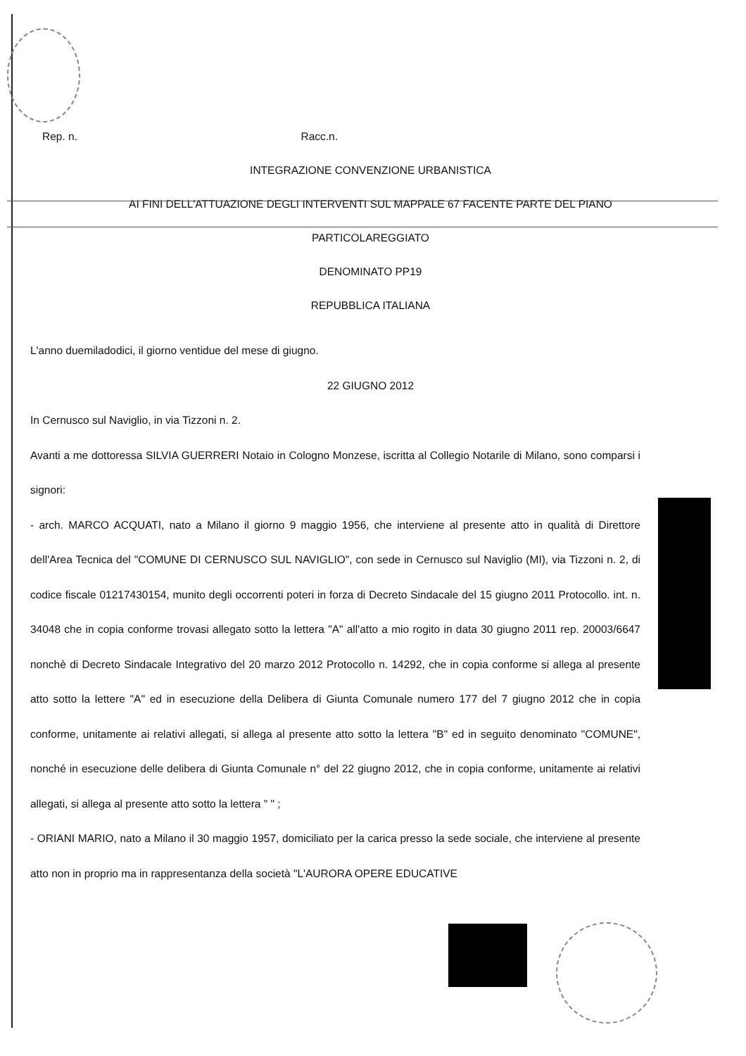Rep. n. Racc.n.
INTEGRAZIONE CONVENZIONE URBANISTICA
AI FINI DELL'ATTUAZIONE DEGLI INTERVENTI SUL MAPPALE 67 FACENTE PARTE DEL PIANO
PARTICOLAREGGIATO
DENOMINATO PP19
REPUBBLICA ITALIANA
L'anno duemiladodici, il giorno ventidue del mese di giugno.
22 GIUGNO 2012
In Cernusco sul Naviglio, in via Tizzoni n. 2.
Avanti a me dottoressa SILVIA GUERRERI Notaio in Cologno Monzese, iscritta al Collegio Notarile di Milano, sono comparsi i signori:
- arch. MARCO ACQUATI, nato a Milano il giorno 9 maggio 1956, che interviene al presente atto in qualità di Direttore dell'Area Tecnica del "COMUNE DI CERNUSCO SUL NAVIGLIO", con sede in Cernusco sul Naviglio (MI), via Tizzoni n. 2, di codice fiscale 01217430154, munito degli occorrenti poteri in forza di Decreto Sindacale del 15 giugno 2011 Protocollo. int. n. 34048 che in copia conforme trovasi allegato sotto la lettera "A" all'atto a mio rogito in data 30 giugno 2011 rep. 20003/6647 nonchè di Decreto Sindacale Integrativo del 20 marzo 2012 Protocollo n. 14292, che in copia conforme si allega al presente atto sotto la lettere "A" ed in esecuzione della Delibera di Giunta Comunale numero 177 del 7 giugno 2012 che in copia conforme, unitamente ai relativi allegati, si allega al presente atto sotto la lettera "B" ed in seguito denominato "COMUNE", nonché in esecuzione delle delibera di Giunta Comunale n° del 22 giugno 2012, che in copia conforme, unitamente ai relativi allegati, si allega al presente atto sotto la lettera " " ;
- ORIANI MARIO, nato a Milano il 30 maggio 1957, domiciliato per la carica presso la sede sociale, che interviene al presente atto non in proprio ma in rappresentanza della società "L'AURORA OPERE EDUCATIVE